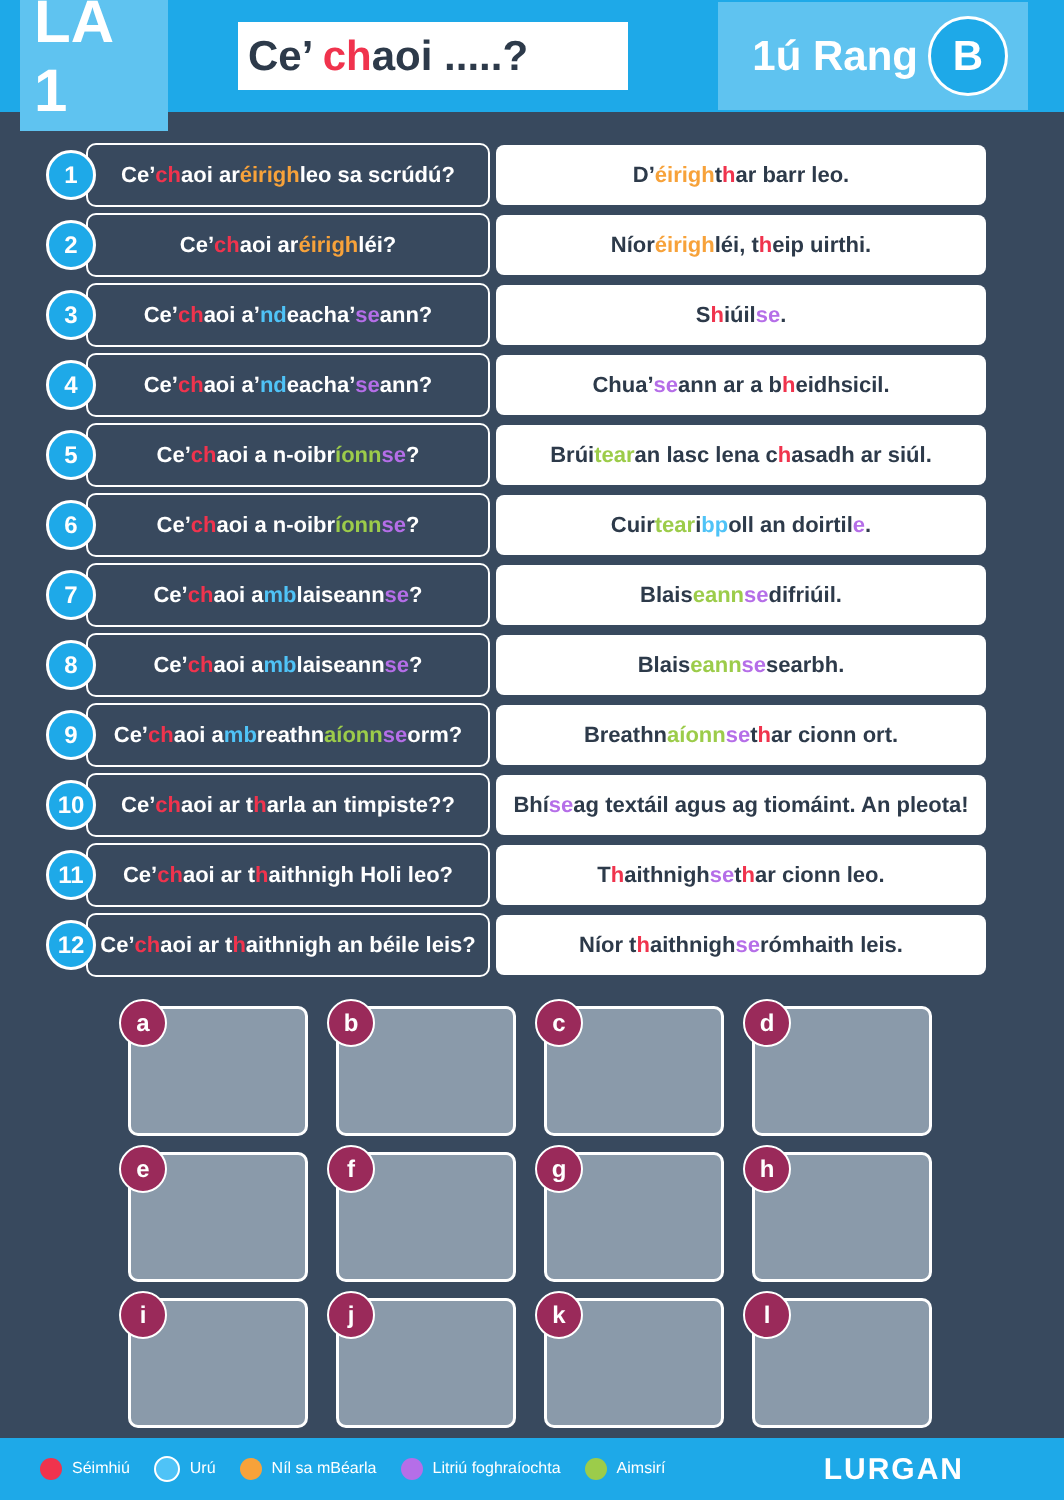LÁ 1
Ce’ chaoi .....?
1ú Rang B
1
Ce’ ch aoi ar éirigh leo sa scrúdú?
D’ éirigh t h ar barr leo.
2
Ce’ ch aoi ar éirigh léi? Níor éirigh léi, t h eip uirthi.
3
Ce’ ch aoi a’ nd eacha’ se ann?
S h iúil se.
4
Ce’ ch aoi a’ nd eacha’ se ann?
Chua’ se ann ar a b h eidhsicil.
5
Ce’ ch aoi a n-oibr íonn se?
Brúi tear an lasc lena c h asadh ar siúl.
6
Ce’ ch aoi a n-oibr íonn se? Cuir tear i bp oll an doirtil e.
7
Ce’ ch aoi a mb laiseann se ? Blais eann se difriúil.
8
Ce’ ch aoi a mb laiseann se ? Blais eann se searbh.
9
Ce’ ch aoi a mb reathn aíonn se orm?
Breathn aíonn se t h ar cionn ort.
10
Ce’ ch aoi ar t h arla an timpiste??
Bhí se ag textáil agus ag tiomáint. An pleota!
11
Ce’ ch aoi ar t h aithnigh Holi leo?
T h aithnigh se t h ar cionn leo.
12
Ce’ ch aoi ar t h aithnigh an béile leis?
Níor t h aithnigh se rómhaith leis.
a
b
c
d
e
f
g
h
i
j
k
l
Séimhiú Urú Níl sa mBéarla Litriú foghraíochta Aimsirí LURGAN